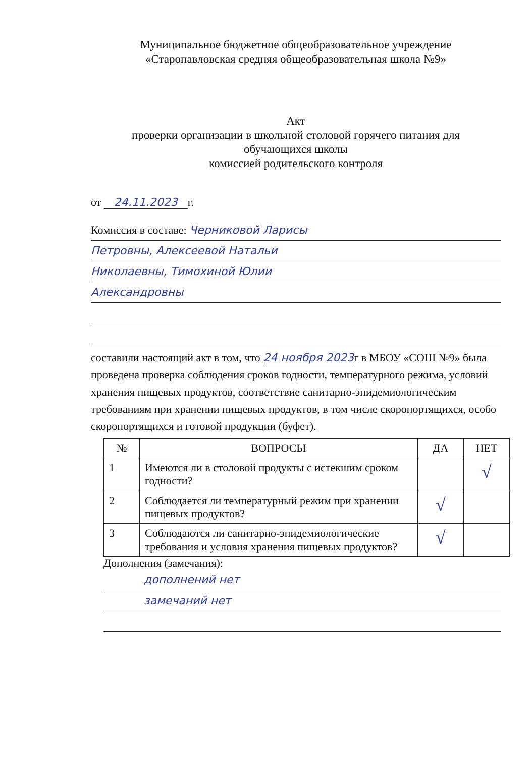Муниципальное бюджетное общеобразовательное учреждение
«Старопавловская средняя общеобразовательная школа №9»
Акт
проверки организации в школьной столовой горячего питания для
обучающихся школы
комиссией родительского контроля
от 24.11.2023 г.
Комиссия в составе: Черниковой Ларисы
Петровны, Алексеевой Натальи
Николаевны, Тимохиной Юлии
Александровны
составили настоящий акт в том, что 24 ноября 2023г в МБОУ «СОШ №9» была проведена проверка соблюдения сроков годности, температурного режима, условий хранения пищевых продуктов, соответствие санитарно-эпидемиологическим требованиям при хранении пищевых продуктов, в том числе скоропортящихся, особо скоропортящихся и готовой продукции (буфет).
| № | ВОПРОСЫ | ДА | НЕТ |
| --- | --- | --- | --- |
| 1 | Имеются ли в столовой продукты с истекшим сроком годности? | | √ |
| 2 | Соблюдается ли температурный режим при хранении пищевых продуктов? | √ | |
| 3 | Соблюдаются ли санитарно-эпидемиологические требования и условия хранения пищевых продуктов? | √ | |
Дополнения (замечания):
дополнений нет
замечаний нет